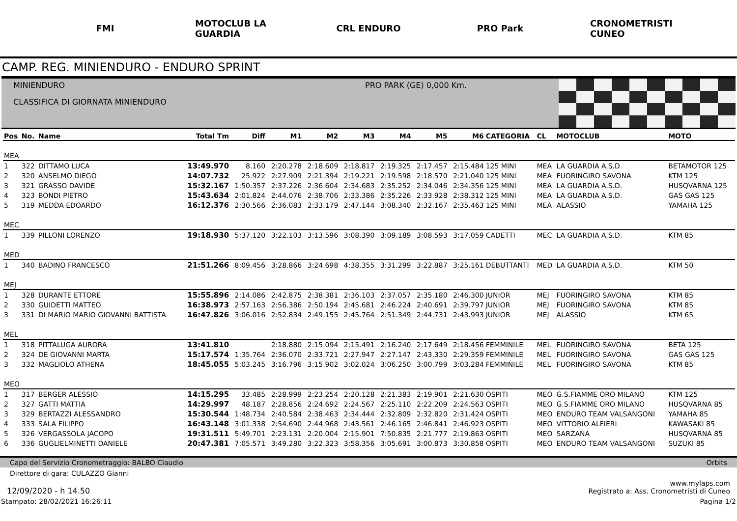FMI
MOTOCLUB LA GUARDIA
CRL ENDURO PRO Park
CRONOMETRISTI CUNEO
CAMP. REG. MINIENDURO - ENDURO SPRINT
MINIENDURO
CLASSIFICA DI GIORNATA MINIENDURO
PRO PARK (GE) 0,000 Km.
| Pos | No. | Name | Total Tm | Diff | M1 | M2 | M3 | M4 | M5 | M6 | CATEGORIA | CL | MOTOCLUB | MOTO |
| --- | --- | --- | --- | --- | --- | --- | --- | --- | --- | --- | --- | --- | --- | --- |
| MEA | | | | | | | | | | | | | | |
| 1 | 322 | DITTAMO LUCA | 13:49.970 | 8.160 | 2:20.278 | 2:18.609 | 2:18.817 | 2:19.325 | 2:17.457 | 2:15.484 | 125 MINI | MEA | LA GUARDIA A.S.D. | BETAMOTOR 125 |
| 2 | 320 | ANSELMO DIEGO | 14:07.732 | 25.922 | 2:27.909 | 2:21.394 | 2:19.221 | 2:19.598 | 2:18.570 | 2:21.040 | 125 MINI | MEA | FUORINGIRO SAVONA | KTM 125 |
| 3 | 321 | GRASSO DAVIDE | 15:32.167 | 1:50.357 | 2:37.226 | 2:36.604 | 2:34.683 | 2:35.252 | 2:34.046 | 2:34.356 | 125 MINI | MEA | LA GUARDIA A.S.D. | HUSQVARNA 125 |
| 4 | 323 | BONDI PIETRO | 15:43.634 | 2:01.824 | 2:44.076 | 2:38.706 | 2:33.386 | 2:35.226 | 2:33.928 | 2:38.312 | 125 MINI | MEA | LA GUARDIA A.S.D. | GAS GAS 125 |
| 5 | 319 | MEDDA EDOARDO | 16:12.376 | 2:30.566 | 2:36.083 | 2:33.179 | 2:47.144 | 3:08.340 | 2:32.167 | 2:35.463 | 125 MINI | MEA | ALASSIO | YAMAHA 125 |
| MEC | | | | | | | | | | | | | | |
| 1 | 339 | PILLONI LORENZO | 19:18.930 | 5:37.120 | 3:22.103 | 3:13.596 | 3:08.390 | 3:09.189 | 3:08.593 | 3:17.059 | CADETTI | MEC | LA GUARDIA A.S.D. | KTM 85 |
| MED | | | | | | | | | | | | | | |
| 1 | 340 | BADINO FRANCESCO | 21:51.266 | 8:09.456 | 3:28.866 | 3:24.698 | 4:38.355 | 3:31.299 | 3:22.887 | 3:25.161 | DEBUTTANTI | MED | LA GUARDIA A.S.D. | KTM 50 |
| MEJ | | | | | | | | | | | | | | |
| 1 | 328 | DURANTE ETTORE | 15:55.896 | 2:14.086 | 2:42.875 | 2:38.381 | 2:36.103 | 2:37.057 | 2:35.180 | 2:46.300 | JUNIOR | MEJ | FUORINGIRO SAVONA | KTM 85 |
| 2 | 330 | GUIDETTI MATTEO | 16:38.973 | 2:57.163 | 2:56.386 | 2:50.194 | 2:45.681 | 2:46.224 | 2:40.691 | 2:39.797 | JUNIOR | MEJ | FUORINGIRO SAVONA | KTM 85 |
| 3 | 331 | DI MARIO MARIO GIOVANNI BATTISTA | 16:47.826 | 3:06.016 | 2:52.834 | 2:49.155 | 2:45.764 | 2:51.349 | 2:44.731 | 2:43.993 | JUNIOR | MEJ | ALASSIO | KTM 65 |
| MEL | | | | | | | | | | | | | | |
| 1 | 318 | PITTALUGA AURORA | 13:41.810 | | 2:18.880 | 2:15.094 | 2:15.491 | 2:16.240 | 2:17.649 | 2:18.456 | FEMMINILE | MEL | FUORINGIRO SAVONA | BETA 125 |
| 2 | 324 | DE GIOVANNI MARTA | 15:17.574 | 1:35.764 | 2:36.070 | 2:33.721 | 2:27.947 | 2:27.147 | 2:43.330 | 2:29.359 | FEMMINILE | MEL | FUORINGIRO SAVONA | GAS GAS 125 |
| 3 | 332 | MAGLIOLO ATHENA | 18:45.055 | 5:03.245 | 3:16.796 | 3:15.902 | 3:02.024 | 3:06.250 | 3:00.799 | 3:03.284 | FEMMINILE | MEL | FUORINGIRO SAVONA | KTM 85 |
| MEO | | | | | | | | | | | | | | |
| 1 | 317 | BERGER ALESSIO | 14:15.295 | 33.485 | 2:28.999 | 2:23.254 | 2:20.128 | 2:21.383 | 2:19.901 | 2:21.630 | OSPITI | MEO | G.S.FIAMME ORO MILANO | KTM 125 |
| 2 | 327 | GATTI MATTIA | 14:29.997 | 48.187 | 2:28.856 | 2:24.692 | 2:24.567 | 2:25.110 | 2:22.209 | 2:24.563 | OSPITI | MEO | G.S.FIAMME ORO MILANO | HUSQVARNA 85 |
| 3 | 329 | BERTAZZI ALESSANDRO | 15:30.544 | 1:48.734 | 2:40.584 | 2:38.463 | 2:34.444 | 2:32.809 | 2:32.820 | 2:31.424 | OSPITI | MEO | ENDURO TEAM VALSANGONI | YAMAHA 85 |
| 4 | 333 | SALA FILIPPO | 16:43.148 | 3:01.338 | 2:54.690 | 2:44.968 | 2:43.561 | 2:46.165 | 2:46.841 | 2:46.923 | OSPITI | MEO | VITTORIO ALFIERI | KAWASAKI 85 |
| 5 | 326 | VERGASSOLA JACOPO | 19:31.511 | 5:49.701 | 2:23.131 | 2:20.004 | 2:15.901 | 7:50.835 | 2:21.777 | 2:19.863 | OSPITI | MEO | SARZANA | HUSQVARNA 85 |
| 6 | 336 | GUGLIELMINETTI DANIELE | 20:47.381 | 7:05.571 | 3:49.280 | 3:22.323 | 3:58.356 | 3:05.691 | 3:00.873 | 3:30.858 | OSPITI | MEO | ENDURO TEAM VALSANGONI | SUZUKI 85 |
Capo del Servizio Cronometraggio: BALBO Claudio Orbits
Direttore di gara: CULAZZO Gianni
12/09/2020 - h 14.50 www.mylaps.com
Registrato a: Ass. Cronometristi di Cuneo
Stampato: 28/02/2021 16:26:11 Pagina 1/2